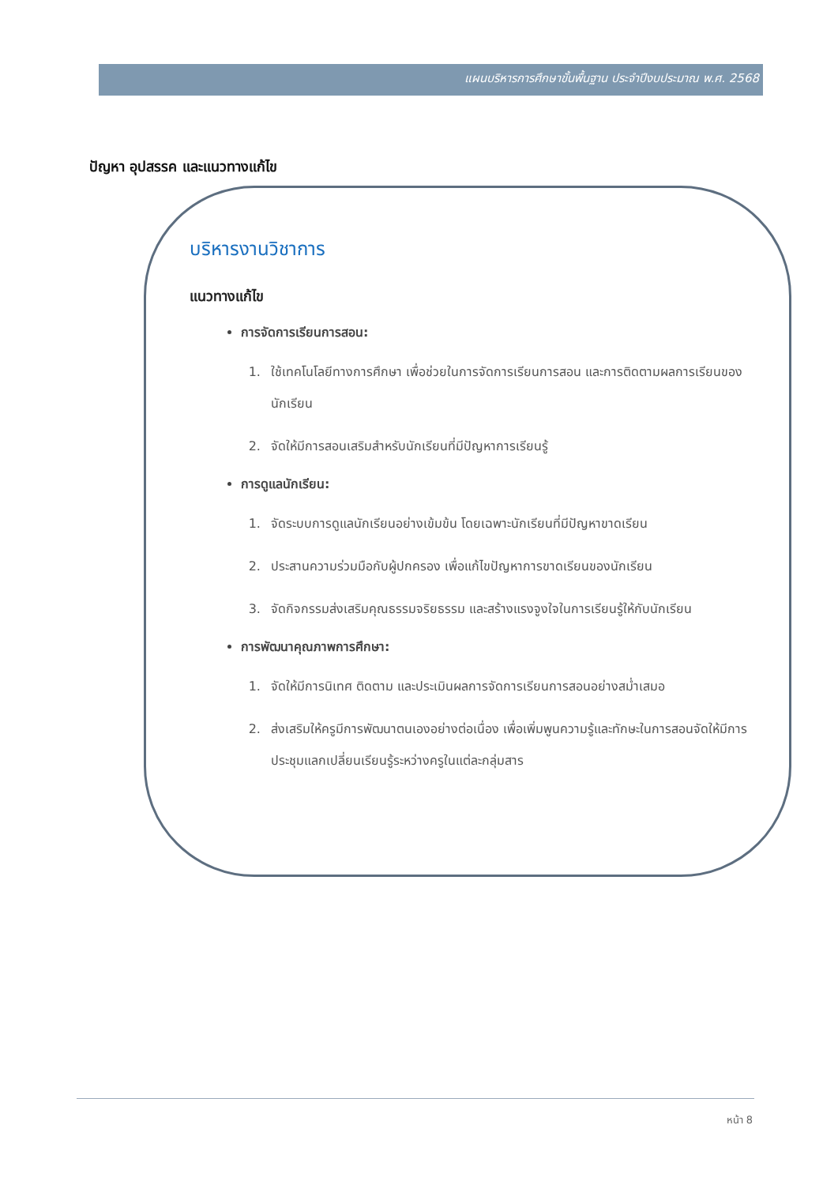แผนบริหารการศึกษาขั้นพื้นฐาน ประจำปีงบประมาณ พ.ศ. 2568
ปัญหา อุปสรรค และแนวทางแก้ไข
บริหารงานวิชาการ
แนวทางแก้ไข
การจัดการเรียนการสอน:
1. ใช้เทคโนโลยีทางการศึกษา เพื่อช่วยในการจัดการเรียนการสอน และการติดตามผลการเรียนของนักเรียน
2. จัดให้มีการสอนเสริมสำหรับนักเรียนที่มีปัญหาการเรียนรู้
การดูแลนักเรียน:
1. จัดระบบการดูแลนักเรียนอย่างเข้มข้น โดยเฉพาะนักเรียนที่มีปัญหาขาดเรียน
2. ประสานความร่วมมือกับผู้ปกครอง เพื่อแก้ไขปัญหาการขาดเรียนของนักเรียน
3. จัดกิจกรรมส่งเสริมคุณธรรมจริยธรรม และสร้างแรงจูงใจในการเรียนรู้ให้กับนักเรียน
การพัฒนาคุณภาพการศึกษา:
1. จัดให้มีการนิเทศ ติดตาม และประเมินผลการจัดการเรียนการสอนอย่างสม่ำเสมอ
2. ส่งเสริมให้ครูมีการพัฒนาตนเองอย่างต่อเนื่อง เพื่อเพิ่มพูนความรู้และทักษะในการสอนจัดให้มีการประชุมแลกเปลี่ยนเรียนรู้ระหว่างครูในแต่ละกลุ่มสาร
หน้า 8